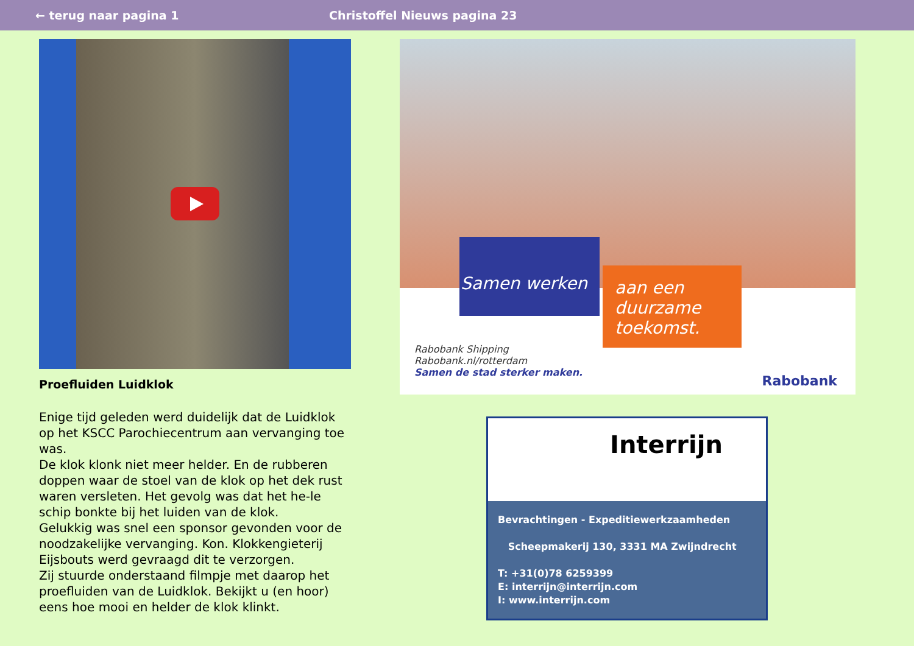← terug naar pagina 1 Christoffel Nieuws pagina 23
Proefluiden Luidklok
Enige tijd geleden werd duidelijk dat de Luidklok op het KSCC Parochiecentrum aan vervanging toe was.
De klok klonk niet meer helder. En de rubberen doppen waar de stoel van de klok op het dek rust waren versleten. Het gevolg was dat het he-le schip bonkte bij het luiden van de klok.
Gelukkig was snel een sponsor gevonden voor de noodzakelijke vervanging. Kon. Klokkengieterij Eijsbouts werd gevraagd dit te verzorgen.
Zij stuurde onderstaand filmpje met daarop het proefluiden van de Luidklok. Bekijkt u (en hoor) eens hoe mooi en helder de klok klinkt.
Samen werken
aan een duurzame toekomst.
Rabobank Shipping
Rabobank.nl/rotterdam
Samen de stad sterker maken.
Rabobank
Interrijn
Bevrachtingen - Expeditiewerkzaamheden
Scheepmakerij 130, 3331 MA Zwijndrecht
T: +31(0)78 6259399
E: interrijn@interrijn.com
I: www.interrijn.com